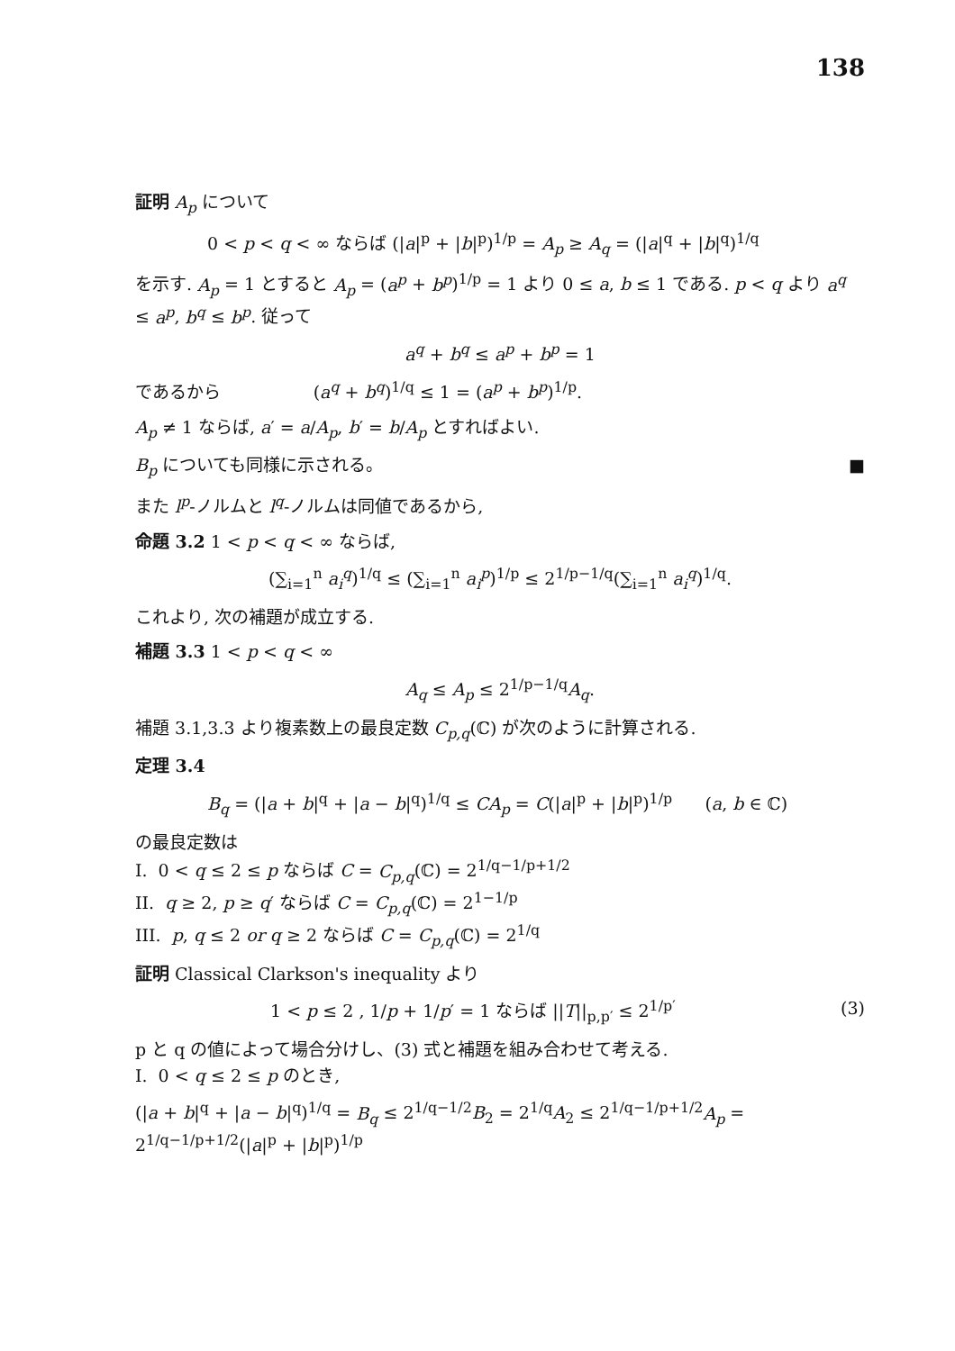138
証明 A<sub>p</sub> について
0 < p < q < ∞ ならば (|a|<sup>p</sup> + |b|<sup>p</sup>)<sup>1/p</sup> = A<sub>p</sub> ≥ A<sub>q</sub> = (|a|<sup>q</sup> + |b|<sup>q</sup>)<sup>1/q</sup>
を示す. A<sub>p</sub> = 1 とすると A<sub>p</sub> = (a<sup>p</sup> + b<sup>p</sup>)<sup>1/p</sup> = 1 より 0 ≤ a, b ≤ 1 である. p < q より a<sup>q</sup> ≤ a<sup>p</sup>, b<sup>q</sup> ≤ b<sup>p</sup>. 従って
a<sup>q</sup> + b<sup>q</sup> ≤ a<sup>p</sup> + b<sup>p</sup> = 1
であるから (a<sup>q</sup> + b<sup>q</sup>)<sup>1/q</sup> ≤ 1 = (a<sup>p</sup> + b<sup>p</sup>)<sup>1/p</sup>.
A<sub>p</sub> ≠ 1 ならば, a′ = a/A<sub>p</sub>, b′ = b/A<sub>p</sub> とすればよい.
B<sub>p</sub> についても同様に示される。 ■
また l<sup>p</sup>-ノルムと l<sup>q</sup>-ノルムは同値であるから,
命題 3.2 1 < p < q < ∞ ならば,
(∑<sub>i=1</sub><sup>n</sup> a<sub>i</sub><sup>q</sup>)<sup>1/q</sup> ≤ (∑<sub>i=1</sub><sup>n</sup> a<sub>i</sub><sup>p</sup>)<sup>1/p</sup> ≤ 2<sup>1/p−1/q</sup>(∑<sub>i=1</sub><sup>n</sup> a<sub>i</sub><sup>q</sup>)<sup>1/q</sup>.
これより, 次の補題が成立する.
補題 3.3 1 < p < q < ∞
A<sub>q</sub> ≤ A<sub>p</sub> ≤ 2<sup>1/p−1/q</sup>A<sub>q</sub>.
補題 3.1,3.3 より複素数上の最良定数 C<sub>p,q</sub>(ℂ) が次のように計算される.
定理 3.4
B<sub>q</sub> = (|a + b|<sup>q</sup> + |a − b|<sup>q</sup>)<sup>1/q</sup> ≤ CA<sub>p</sub> = C(|a|<sup>p</sup> + |b|<sup>p</sup>)<sup>1/p</sup> (a, b ∈ ℂ)
の最良定数は
I. 0 < q ≤ 2 ≤ p ならば C = C<sub>p,q</sub>(ℂ) = 2<sup>1/q−1/p+1/2</sup>
II. q ≥ 2, p ≥ q′ ならば C = C<sub>p,q</sub>(ℂ) = 2<sup>1−1/p</sup>
III. p, q ≤ 2 or q ≥ 2 ならば C = C<sub>p,q</sub>(ℂ) = 2<sup>1/q</sup>
証明 Classical Clarkson's inequality より
1 < p ≤ 2 , 1/p + 1/p′ = 1 ならば ||T||<sub>p,p′</sub> ≤ 2<sup>1/p′</sup> (3)
p と q の値によって場合分けし、(3) 式と補題を組み合わせて考える.
I. 0 < q ≤ 2 ≤ p のとき,
(|a + b|<sup>q</sup> + |a − b|<sup>q</sup>)<sup>1/q</sup> = B<sub>q</sub> ≤ 2<sup>1/q−1/2</sup>B<sub>2</sub> = 2<sup>1/q</sup>A<sub>2</sub> ≤ 2<sup>1/q−1/p+1/2</sup>A<sub>p</sub> = 2<sup>1/q−1/p+1/2</sup>(|a|<sup>p</sup> + |b|<sup>p</sup>)<sup>1/p</sup>